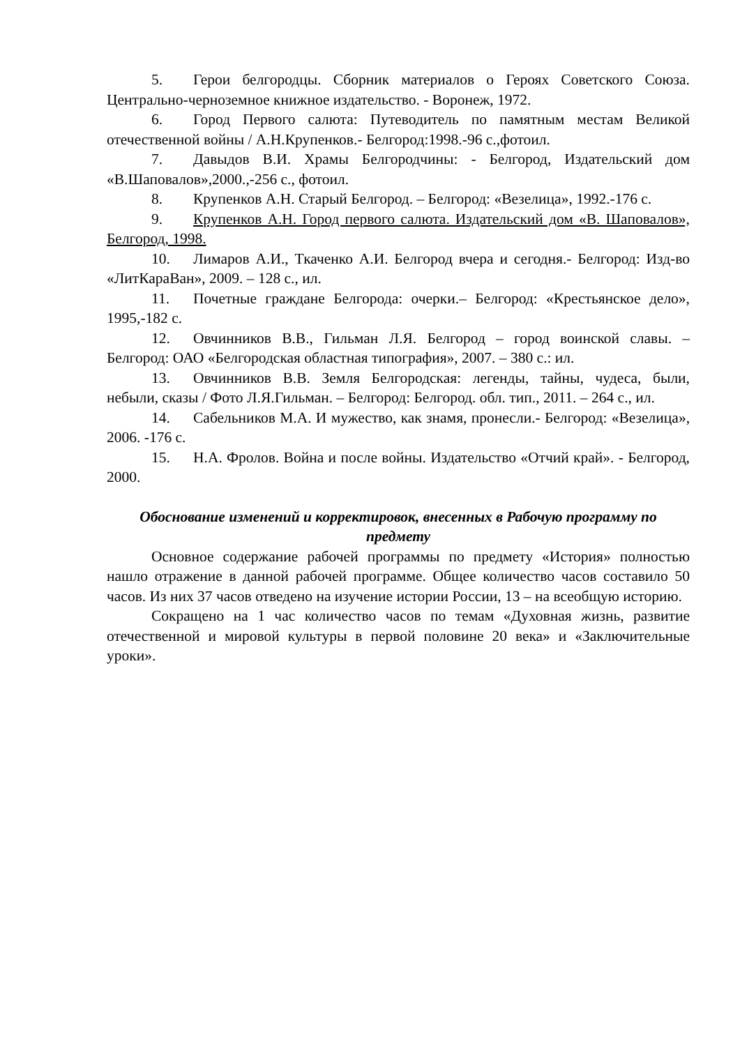5. Герои белгородцы. Сборник материалов о Героях Советского Союза. Центрально-черноземное книжное издательство. - Воронеж, 1972.
6. Город Первого салюта: Путеводитель по памятным местам Великой отечественной войны / А.Н.Крупенков.- Белгород:1998.-96 с.,фотоил.
7. Давыдов В.И. Храмы Белгородчины: - Белгород, Издательский дом «В.Шаповалов»,2000.,-256 с., фотоил.
8. Крупенков А.Н. Старый Белгород. – Белгород: «Везелица», 1992.-176 с.
9. Крупенков А.Н. Город первого салюта. Издательский дом «В. Шаповалов», Белгород, 1998.
10. Лимаров А.И., Ткаченко А.И. Белгород вчера и сегодня.- Белгород: Изд-во «ЛитКараВан», 2009. – 128 с., ил.
11. Почетные граждане Белгорода: очерки.– Белгород: «Крестьянское дело», 1995,-182 с.
12. Овчинников В.В., Гильман Л.Я. Белгород – город воинской славы. – Белгород: ОАО «Белгородская областная типография», 2007. – 380 с.: ил.
13. Овчинников В.В. Земля Белгородская: легенды, тайны, чудеса, были, небыли, сказы / Фото Л.Я.Гильман. – Белгород: Белгород. обл. тип., 2011. – 264 с., ил.
14. Сабельников М.А. И мужество, как знамя, пронесли.- Белгород: «Везелица», 2006. -176 с.
15. Н.А. Фролов. Война и после войны. Издательство «Отчий край». - Белгород, 2000.
Обоснование изменений и корректировок, внесенных в Рабочую программу по предмету
Основное содержание рабочей программы по предмету «История» полностью нашло отражение в данной рабочей программе. Общее количество часов составило 50 часов. Из них 37 часов отведено на изучение истории России, 13 – на всеобщую историю.
Сокращено на 1 час количество часов по темам «Духовная жизнь, развитие отечественной и мировой культуры в первой половине 20 века» и «Заключительные уроки».